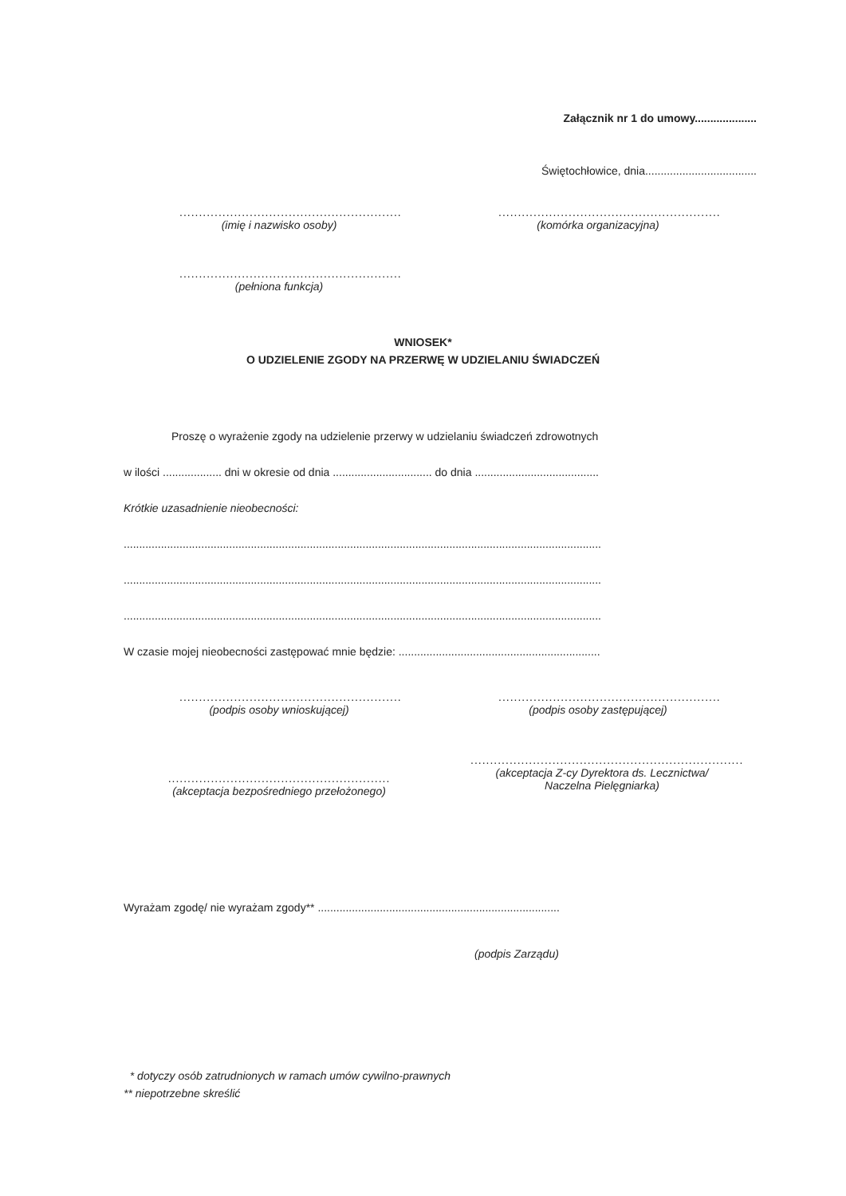Załącznik nr 1 do umowy....................
Świętochłowice, dnia....................................
.........................................................
(imię i nazwisko osoby)
.........................................................
(komórka organizacyjna)
.........................................................
(pełniona funkcja)
WNIOSEK*
O UDZIELENIE ZGODY NA PRZERWĘ W UDZIELANIU ŚWIADCZEŃ
Proszę o wyrażenie zgody na udzielenie przerwy w udzielaniu świadczeń zdrowotnych
w ilości ................... dni w okresie od dnia ................................ do dnia ........................................
Krótkie uzasadnienie nieobecności:
..........................................................................................................................................................
..........................................................................................................................................................
..........................................................................................................................................................
W czasie mojej nieobecności zastępować mnie będzie: .................................................................
.........................................................
(podpis osoby wnioskującej)
.........................................................
(podpis osoby zastępującej)
.........................................................
(akceptacja bezpośredniego przełożonego)
......................................................................
(akceptacja Z-cy Dyrektora ds. Lecznictwa/
Naczelna Pielęgniarka)
Wyrażam zgodę/ nie wyrażam zgody** ..............................................................................
(podpis Zarządu)
* dotyczy osób zatrudnionych w ramach umów cywilno-prawnych
** niepotrzebne skreślić